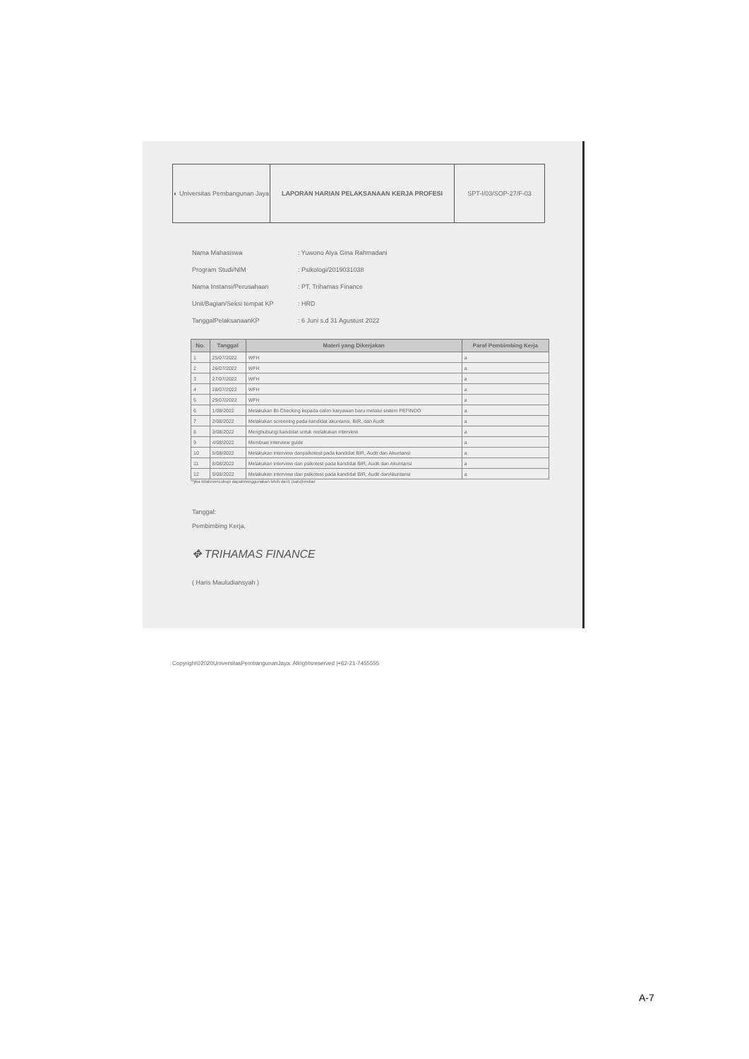| ◐ Universitas Pembangunan Jaya | LAPORAN HARIAN PELAKSANAAN KERJA PROFESI | SPT-I/03/SOP-27/F-03 |
Nama Mahasiswa: Yuwono Alya Gina Rahmadani
Program Studi/NIM: Psikologi/2019031038
Nama Instansi/Perusahaan: PT. Trihamas Finance
Unit/Bagian/Seksi tempat KP: HRD
TanggalPelaksanaanKP: 6 Juni s.d 31 Agustust 2022
| No. | Tanggal | Materi yang Dikerjakan | Paraf Pembimbing Kerja |
| --- | --- | --- | --- |
| 1 | 25/07/2022 | WFH | a |
| 2 | 26/07/2022 | WFH | a |
| 3 | 27/07/2022 | WFH | a |
| 4 | 28/07/2022 | WFH | a |
| 5 | 29/07/2022 | WFH | a |
| 6 | 1/08/2022 | Melakukan BI-Checking kepada calon karyawan baru melalui sistem PEFINDO | a |
| 7 | 2/08/2022 | Melakukan screening pada kandidat akuntansi, BIR, dan Audit | a |
| 8 | 3/08/2022 | Menghubungi kandidat untuk melakukan interview | a |
| 9 | 4/08/2022 | Membuat interview guide | a |
| 10 | 5/08/2022 | Melakukan interview danpsikotest pada kandidat BIR, Audit dan Akuntansi | a |
| 11 | 8/08/2022 | Melakukan interview dan psikotest pada kandidat BIR, Audit dan Akuntansi | a |
| 12 | 9/08/2022 | Melakukan interview dan psikotest pada kandidat BIR, Audit danAkuntansi | a |
**jika tidakmencukupi dapatmenggunakan lebih dari1 (satu)lembar
Tanggal:
Pembimbing Kerja,
✥ TRIHAMAS FINANCE
( Haris Mauludiansyah )
Copyright©2020UniversitasPembangunanJaya. Allrightsreserved |+62-21-7455555
A-7